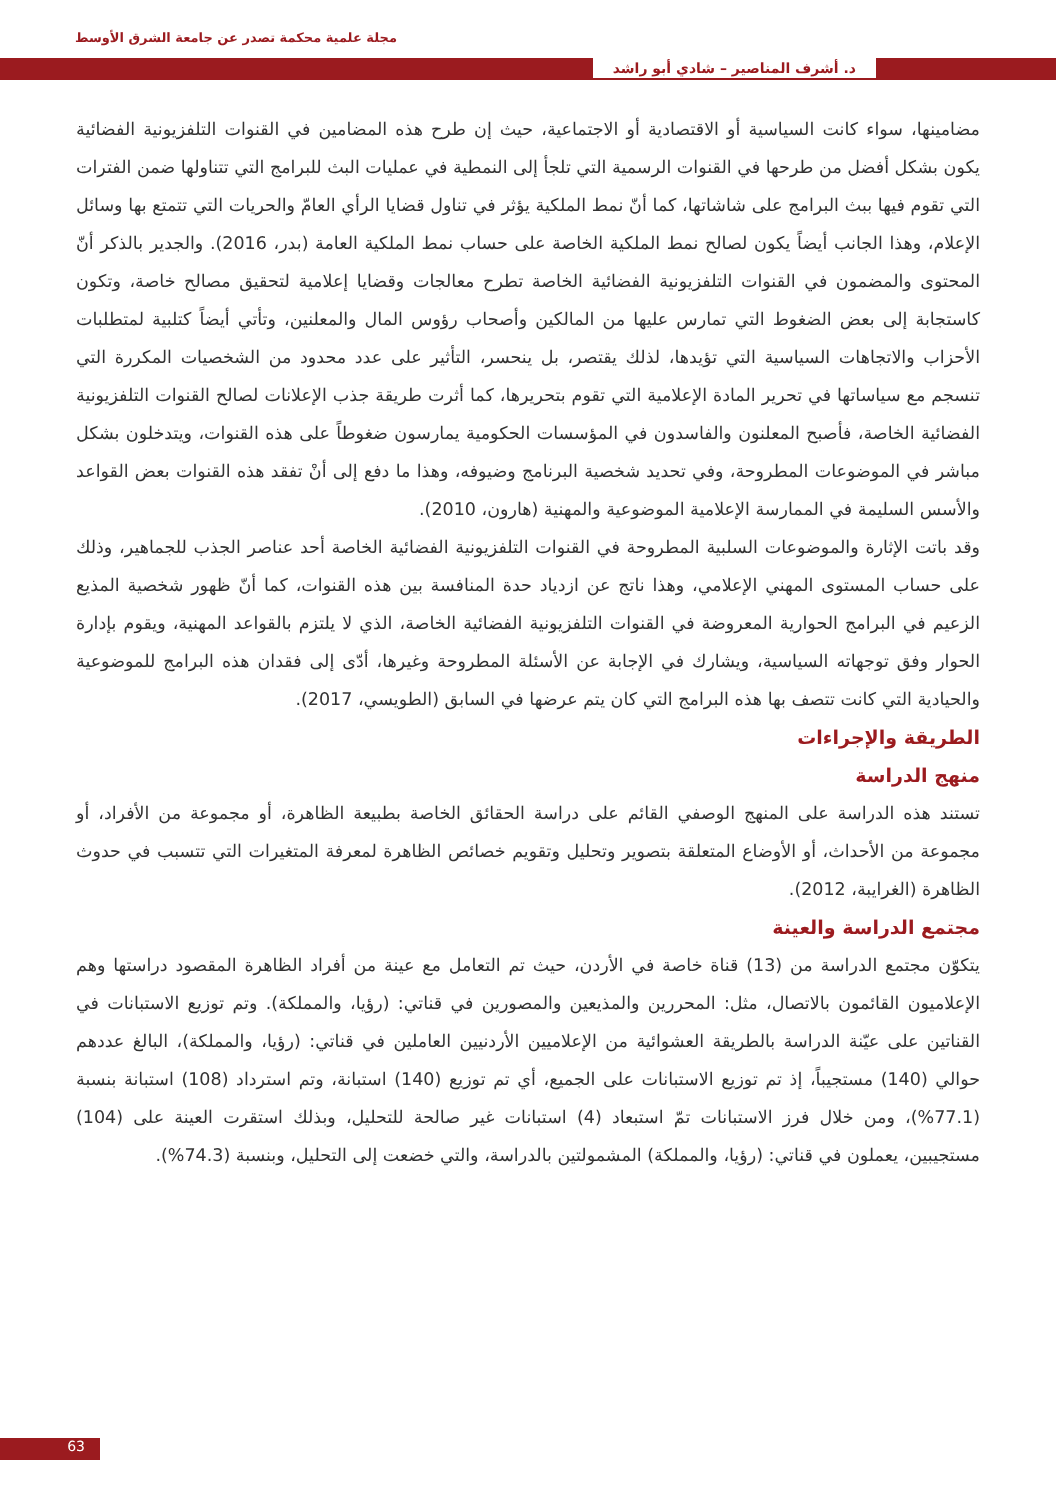مجلة علمية محكمة تصدر عن جامعة الشرق الأوسط
د. أشرف المناصير – شادي أبو راشد
مضامينها، سواء كانت السياسية أو الاقتصادية أو الاجتماعية، حيث إن طرح هذه المضامين في القنوات التلفزيونية الفضائية يكون بشكل أفضل من طرحها في القنوات الرسمية التي تلجأ إلى النمطية في عمليات البث للبرامج التي تتناولها ضمن الفترات التي تقوم فيها ببث البرامج على شاشاتها، كما أنّ نمط الملكية يؤثر في تناول قضايا الرأي العامّ والحريات التي تتمتع بها وسائل الإعلام، وهذا الجانب أيضاً يكون لصالح نمط الملكية الخاصة على حساب نمط الملكية العامة (بدر، 2016). والجدير بالذكر أنّ المحتوى والمضمون في القنوات التلفزيونية الفضائية الخاصة تطرح معالجات وقضايا إعلامية لتحقيق مصالح خاصة، وتكون كاستجابة إلى بعض الضغوط التي تمارس عليها من المالكين وأصحاب رؤوس المال والمعلنين، وتأتي أيضاً كتلبية لمتطلبات الأحزاب والاتجاهات السياسية التي تؤيدها، لذلك يقتصر، بل ينحسر، التأثير على عدد محدود من الشخصيات المكررة التي تنسجم مع سياساتها في تحرير المادة الإعلامية التي تقوم بتحريرها، كما أثرت طريقة جذب الإعلانات لصالح القنوات التلفزيونية الفضائية الخاصة، فأصبح المعلنون والفاسدون في المؤسسات الحكومية يمارسون ضغوطاً على هذه القنوات، ويتدخلون بشكل مباشر في الموضوعات المطروحة، وفي تحديد شخصية البرنامج وضيوفه، وهذا ما دفع إلى أنْ تفقد هذه القنوات بعض القواعد والأسس السليمة في الممارسة الإعلامية الموضوعية والمهنية (هارون، 2010).
وقد باتت الإثارة والموضوعات السلبية المطروحة في القنوات التلفزيونية الفضائية الخاصة أحد عناصر الجذب للجماهير، وذلك على حساب المستوى المهني الإعلامي، وهذا ناتج عن ازدياد حدة المنافسة بين هذه القنوات، كما أنّ ظهور شخصية المذيع الزعيم في البرامج الحوارية المعروضة في القنوات التلفزيونية الفضائية الخاصة، الذي لا يلتزم بالقواعد المهنية، ويقوم بإدارة الحوار وفق توجهاته السياسية، ويشارك في الإجابة عن الأسئلة المطروحة وغيرها، أدّى إلى فقدان هذه البرامج للموضوعية والحيادية التي كانت تتصف بها هذه البرامج التي كان يتم عرضها في السابق (الطويسي، 2017).
الطريقة والإجراءات
منهج الدراسة
تستند هذه الدراسة على المنهج الوصفي القائم على دراسة الحقائق الخاصة بطبيعة الظاهرة، أو مجموعة من الأفراد، أو مجموعة من الأحداث، أو الأوضاع المتعلقة بتصوير وتحليل وتقويم خصائص الظاهرة لمعرفة المتغيرات التي تتسبب في حدوث الظاهرة (الغرايبة، 2012).
مجتمع الدراسة والعينة
يتكوّن مجتمع الدراسة من (13) قناة خاصة في الأردن، حيث تم التعامل مع عينة من أفراد الظاهرة المقصود دراستها وهم الإعلاميون القائمون بالاتصال، مثل: المحررين والمذيعين والمصورين في قناتي: (رؤيا، والمملكة). وتم توزيع الاستبانات في القناتين على عيّنة الدراسة بالطريقة العشوائية من الإعلاميين الأردنيين العاملين في قناتي: (رؤيا، والمملكة)، البالغ عددهم حوالي (140) مستجيباً، إذ تم توزيع الاستبانات على الجميع، أي تم توزيع (140) استبانة، وتم استرداد (108) استبانة بنسبة (77.1%)، ومن خلال فرز الاستبانات تمّ استبعاد (4) استبانات غير صالحة للتحليل، وبذلك استقرت العينة على (104) مستجيبين، يعملون في قناتي: (رؤيا، والمملكة) المشمولتين بالدراسة، والتي خضعت إلى التحليل، وبنسبة (74.3%).
63